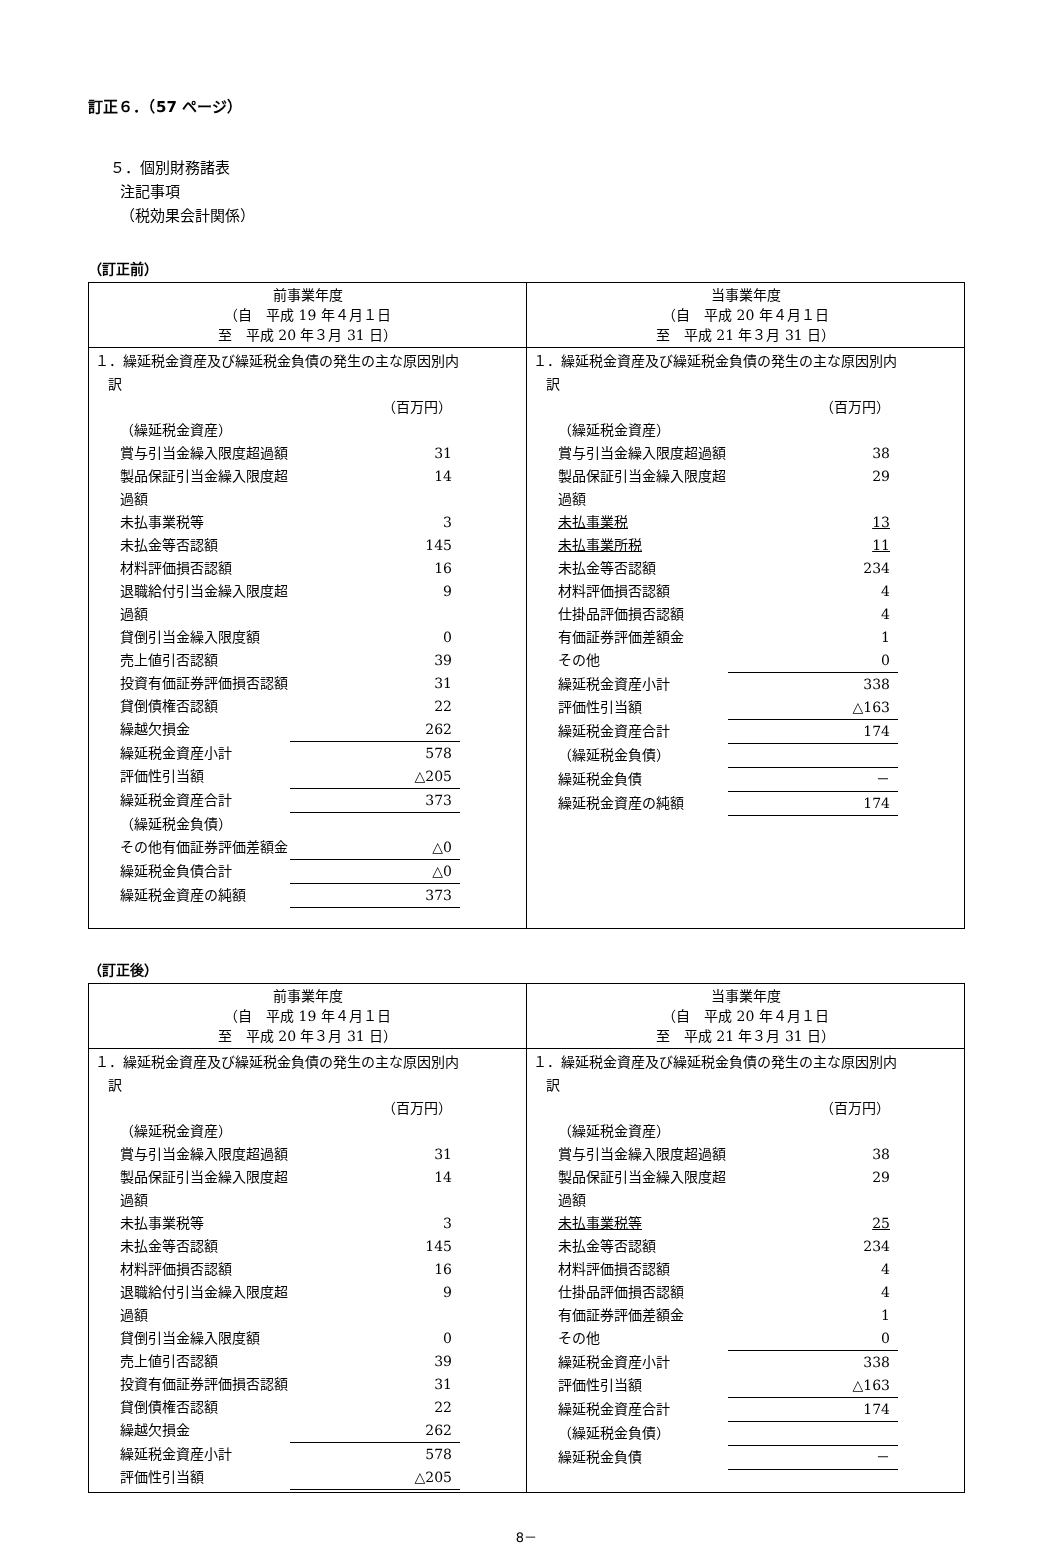訂正６．（57 ページ）
５．個別財務諸表
注記事項
（税効果会計関係）
（訂正前）
| 前事業年度 （自 平成 19 年４月１日 至 平成 20 年３月 31 日） | 当事業年度 （自 平成 20 年４月１日 至 平成 21 年３月 31 日） |
| --- | --- |
| １．繰延税金資産及び繰延税金負債の発生の主な原因別内 訳 / / （百万円） / / （繰延税金資産） / / / 賞与引当金繰入限度超過額 / 31 / / 製品保証引当金繰入限度超過額 / 14 / / 未払事業税等 / 3 / / 未払金等否認額 / 145 / / 材料評価損否認額 / 16 / / 退職給付引当金繰入限度超過額 / 9 / / 貸倒引当金繰入限度額 / 0 / / 売上値引否認額 / 39 / / 投資有価証券評価損否認額 / 31 / / 貸倒債権否認額 / 22 / / 繰越欠損金 / 262 / / 繰延税金資産小計 / 578 / / 評価性引当額 / △205 / / 繰延税金資産合計 / 373 / / （繰延税金負債） / / / その他有価証券評価差額金 / △0 / / 繰延税金負債合計 / △0 / / 繰延税金資産の純額 / 373 / | １．繰延税金資産及び繰延税金負債の発生の主な原因別内 訳 / / （百万円） / / （繰延税金資産） / / / 賞与引当金繰入限度超過額 / 38 / / 製品保証引当金繰入限度超過額 / 29 / / 未払事業税 / 13 / / 未払事業所税 / 11 / / 未払金等否認額 / 234 / / 材料評価損否認額 / 4 / / 仕掛品評価損否認額 / 4 / / 有価証券評価差額金 / 1 / / その他 / 0 / / 繰延税金資産小計 / 338 / / 評価性引当額 / △163 / / 繰延税金資産合計 / 174 / / （繰延税金負債） / / / 繰延税金負債 / － / / 繰延税金資産の純額 / 174 / |
（訂正後）
| 前事業年度 （自 平成 19 年４月１日 至 平成 20 年３月 31 日） | 当事業年度 （自 平成 20 年４月１日 至 平成 21 年３月 31 日） |
| --- | --- |
| １．繰延税金資産及び繰延税金負債の発生の主な原因別内 訳 / / （百万円） / / （繰延税金資産） / / / 賞与引当金繰入限度超過額 / 31 / / 製品保証引当金繰入限度超過額 / 14 / / 未払事業税等 / 3 / / 未払金等否認額 / 145 / / 材料評価損否認額 / 16 / / 退職給付引当金繰入限度超過額 / 9 / / 貸倒引当金繰入限度額 / 0 / / 売上値引否認額 / 39 / / 投資有価証券評価損否認額 / 31 / / 貸倒債権否認額 / 22 / / 繰越欠損金 / 262 / / 繰延税金資産小計 / 578 / / 評価性引当額 / △205 / | １．繰延税金資産及び繰延税金負債の発生の主な原因別内 訳 / / （百万円） / / （繰延税金資産） / / / 賞与引当金繰入限度超過額 / 38 / / 製品保証引当金繰入限度超過額 / 29 / / 未払事業税等 / 25 / / 未払金等否認額 / 234 / / 材料評価損否認額 / 4 / / 仕掛品評価損否認額 / 4 / / 有価証券評価差額金 / 1 / / その他 / 0 / / 繰延税金資産小計 / 338 / / 評価性引当額 / △163 / / 繰延税金資産合計 / 174 / / （繰延税金負債） / / / 繰延税金負債 / － / |
8－